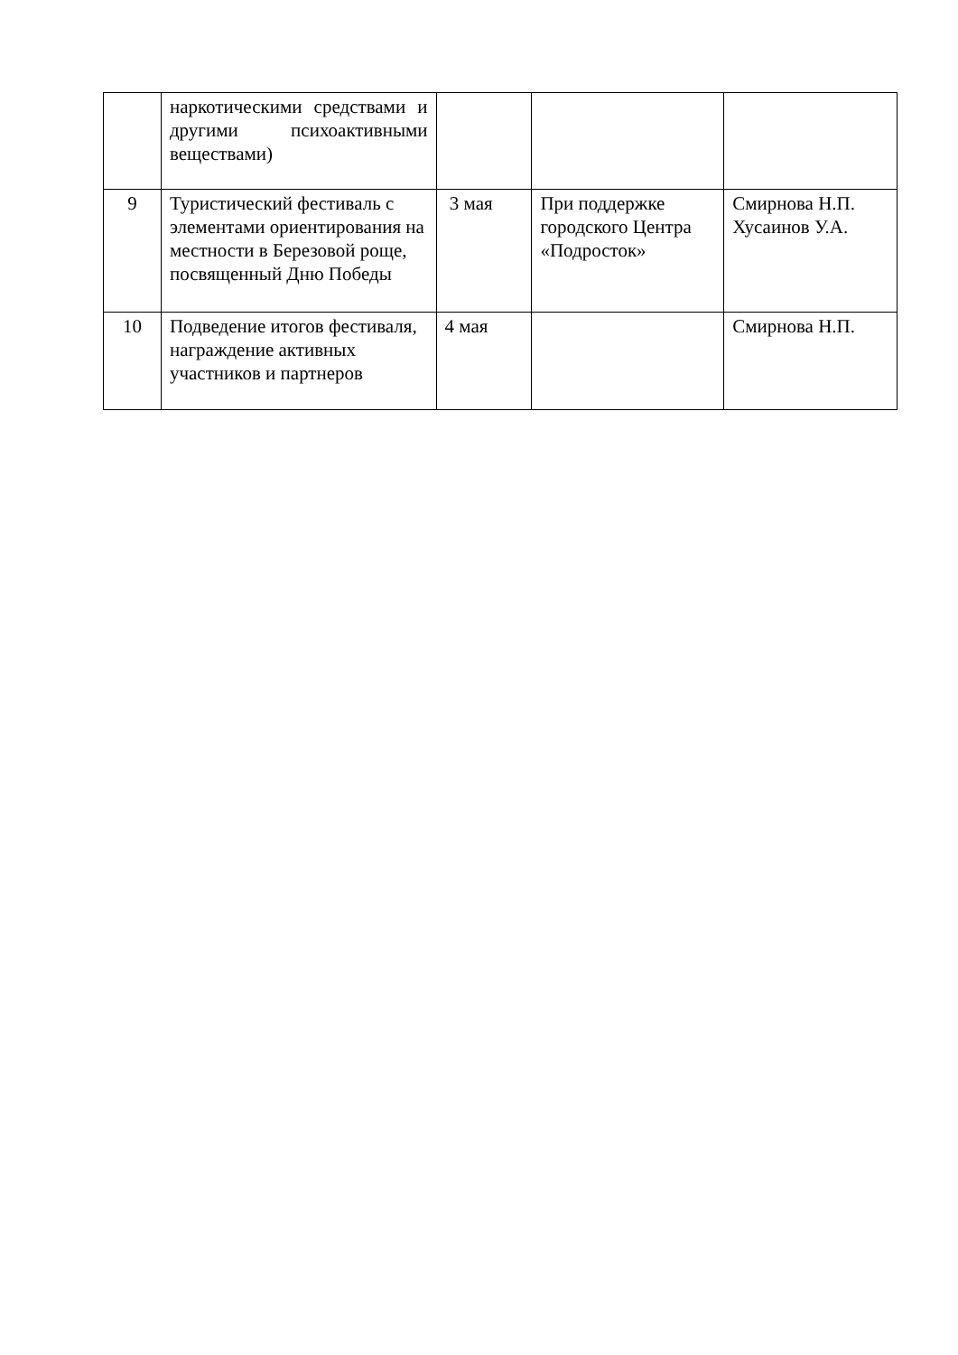| | наркотическими средствами и другими психоактивными веществами) | | | |
| 9 | Туристический фестиваль с элементами ориентирования на местности в Березовой роще, посвященный Дню Победы | 3 мая | При поддержке городского Центра «Подросток» | Смирнова Н.П. Хусаинов У.А. |
| 10 | Подведение итогов фестиваля, награждение активных участников и партнеров | 4 мая | | Смирнова Н.П. |